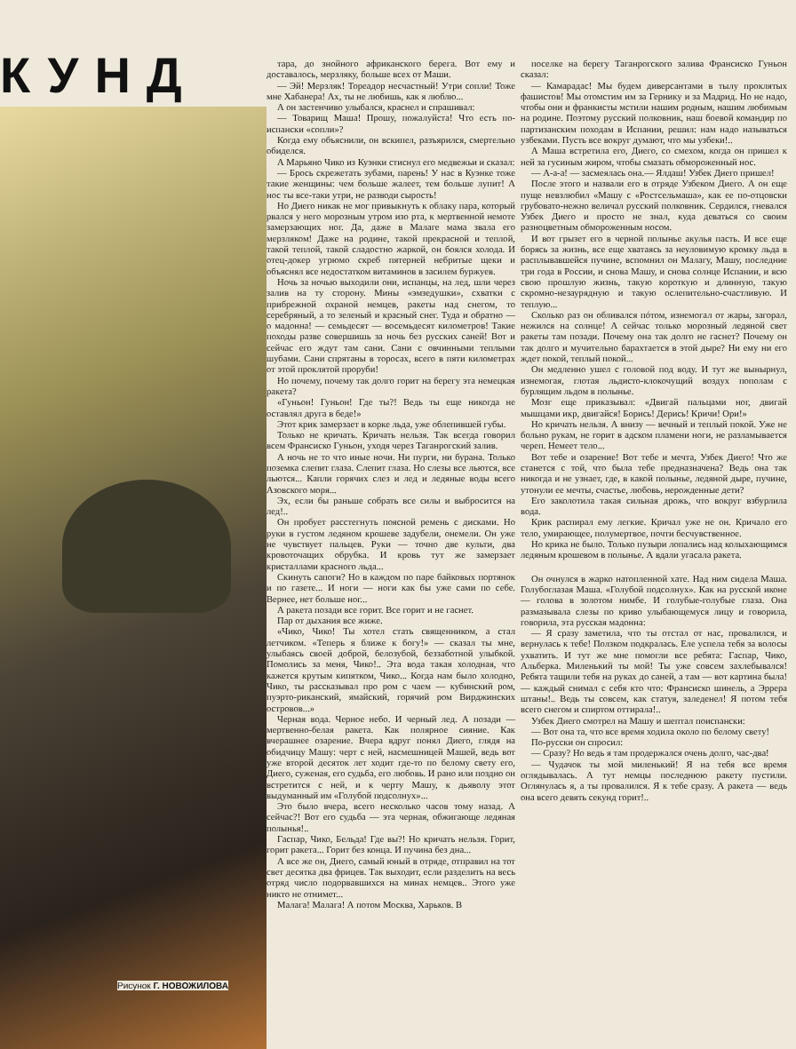КУНД
Рисунок Г. НОВОЖИЛОВА
тара, до знойного африканского берега. Вот ему и доставалось, мерзляку, больше всех от Маши.
— Эй! Мерзляк! Тореадор несчастный! Утри сопли! Тоже мне Хабанера! Ах, ты не любишь, как я люблю...
А он застенчиво улыбался, краснел и спрашивал:
— Товарищ Маша! Прошу, пожалуйста! Что есть по-испански «сопли»?
Когда ему объяснили, он вскипел, разъярился, смертельно обиделся.
А Марьяно Чико из Куэнки стиснул его медвежьи и сказал:
— Брось скрежетать зубами, парень! У нас в Куэнке тоже такие женщины: чем больше жалеет, тем больше лупит! А нос ты все-таки утри, не разводи сырость!
Но Диего никак не мог привыкнуть к облаку пара, который рвался у него морозным утром изо рта, к мертвенной немоте замерзающих ног. Да, даже в Малаге мама звала его мерзляком! Даже на родине, такой прекрасной и теплой, такой теплой, такой сладостно жаркой, он боялся холода. И отец-докер угрюмо скреб пятерней небритые щеки и объяснял все недостатком витаминов в засилем буржуев.
Ночь за ночью выходили они, испанцы, на лед, шли через залив на ту сторону. Мины «эмзедушки», схватки с прибрежной охраной немцев, ракеты над снегом, то серебряный, а то зеленый и красный снег. Туда и обратно — о мадонна! — семьдесят — восемьдесят километров! Такие походы разве совершишь за ночь без русских саней! Вот и сейчас его ждут там сани. Сани с овчинными теплыми шубами. Сани спрятаны в торосах, всего в пяти километрах от этой проклятой проруби!
Но почему, почему так долго горит на берегу эта немецкая ракета?
«Гуньон! Гуньон! Где ты?! Ведь ты еще никогда не оставлял друга в беде!»
Этот крик замерзает в корке льда, уже облепившей губы.
Только не кричать. Кричать нельзя. Так всегда говорил всем Франсиско Гуньон, уходя через Таганрогский залив.
А ночь не то что иные ночи. Ни пурги, ни бурана. Только поземка слепит глаза. Слепит глаза. Но слезы все льются, все льются... Капли горячих слез и лед и ледяные воды всего Азовского моря...
Эх, если бы раньше собрать все силы и выбросится на лед!..
Он пробует расстегнуть поясной ремень с дисками. Но руки в густом ледяном крошеве задубели, онемели. Он уже не чувствует пальцев. Руки — точно две культи, два кровоточащих обрубка. И кровь тут же замерзает кристаллами красного льда...
Скинуть сапоги? Но в каждом по паре байковых портянок и по газете... И ноги — ноги как бы уже сами по себе. Вернее, нет больше ног...
А ракета позади все горит. Все горит и не гаснет.
Пар от дыхания все жиже.
«Чико, Чико! Ты хотел стать священником, а стал летчиком. «Теперь я ближе к богу!» — сказал ты мне, улыбаясь своей доброй, белозубой, беззаботной улыбкой. Помолись за меня, Чико!.. Эта вода такая холодная, что кажется крутым кипятком, Чико... Когда нам было холодно, Чико, ты рассказывал про ром с чаем — кубинский ром, пуэрто-риканский, ямайский, горячий ром Вирджинских островов...»
Черная вода. Черное небо. И черный лед. А позади — мертвенно-белая ракета. Как полярное сияние. Как вчерашнее озарение. Вчера вдруг понял Диего, глядя на обидчицу Машу: черт с ней, насмешницей Машей, ведь вот уже второй десяток лет ходит где-то по белому свету его, Диего, суженая, его судьба, его любовь. И рано или поздно он встретится с ней, и к черту Машу, к дьяволу этот выдуманный им «Голубой подсолнух»...
Это было вчера, всего несколько часов тому назад. А сейчас?! Вот его судьба — эта черная, обжигающе ледяная полынья!..
Гаспар, Чико, Бельда! Где вы?! Но кричать нельзя. Горит, горит ракета... Горит без конца. И пучина без дна...
А все же он, Диего, самый юный в отряде, отправил на тот свет десятка два фрицев. Так выходит, если разделить на весь отряд число подорвавшихся на минах немцев.. Этого уже никто не отнимет...
Малага! Малага! А потом Москва, Харьков. В
поселке на берегу Таганрогского залива Франсиско Гуньон сказал:
— Камарадас! Мы будем диверсантами в тылу проклятых фашистов! Мы отомстим им за Гернику и за Мадрид. Но не надо, чтобы они и франкисты мстили нашим родным, нашим любимым на родине. Поэтому русский полковник, наш боевой командир по партизанским походам в Испании, решил: нам надо называться узбеками. Пусть все вокруг думают, что мы узбеки!..
А Маша встретила его, Диего, со смехом, когда он пришел к ней за гусиным жиром, чтобы смазать обмороженный нос.
— А-а-а! — засмеялась она.— Ялдаш! Узбек Диего пришел!
После этого и назвали его в отряде Узбеком Диего. А он еще пуще невзлюбил «Машу с «Ростсельмаша», как ее по-отцовски грубовато-нежно величал русский полковник. Сердился, гневался Узбек Диего и просто не знал, куда деваться со своим разноцветным обмороженным носом.
И вот грызет его в черной полынье акулья пасть. И все еще борясь за жизнь, все еще хватаясь за неуловимую кромку льда в расплывавшейся пучине, вспомнил он Малагу, Машу, последние три года в России, и снова Машу, и снова солнце Испании, и всю свою прошлую жизнь, такую короткую и длинную, такую скромно-незаурядную и такую ослепительно-счастливую. И теплую...
Сколько раз он обливался пóтом, изнемогал от жары, загорал, нежился на солнце! А сейчас только морозный ледяной свет ракеты там позади. Почему она так долго не гаснет? Почему он так долго и мучительно барахтается в этой дыре? Ни ему ни его ждет покой, теплый покой...
Он медленно ушел с головой под воду. И тут же вынырнул, изнемогая, глотая льдисто-клокочущий воздух пополам с бурлящим льдом в полынье.
Мозг еще приказывал: «Двигай пальцами ног, двигай мышцами икр, двигайся! Борись! Дерись! Кричи! Ори!»
Но кричать нельзя. А внизу — вечный и теплый покой. Уже не больно рукам, не горит в адском пламени ноги, не разламывается череп. Немеет тело...
Вот тебе и озарение! Вот тебе и мечта, Узбек Диего! Что же станется с той, что была тебе предназначена? Ведь она так никогда и не узнает, где, в какой полынье, ледяной дыре, пучине, утонули ее мечты, счастье, любовь, нерожденные дети?
Его заколотила такая сильная дрожь, что вокруг взбурлила вода.
Крик распирал ему легкие. Кричал уже не он. Кричало его тело, умирающее, полумертвое, почти бесчувственное.
Но крика не было. Только пузыри лопались над колыхающимся ледяным крошевом в полынье. А вдали угасала ракета.
Он очнулся в жарко натопленной хате. Над ним сидела Маша. Голубоглазая Маша. «Голубой подсолнух». Как на русской иконе — голова в золотом нимбе. И голубые-голубые глаза. Она размазывала слезы по криво улыбающемуся лицу и говорила, говорила, эта русская мадонна:
— Я сразу заметила, что ты отстал от нас, провалился, и вернулась к тебе! Ползком подкралась. Еле успела тебя за волосы ухватить. И тут же мне помогли все ребята: Гаспар, Чико, Альберка. Миленький ты мой! Ты уже совсем захлебывался! Ребята тащили тебя на руках до саней, а там — вот картина была! — каждый снимал с себя кто что: Франсиско шинель, а Эррера штаны!.. Ведь ты совсем, как статуя, заледенел! Я потом тебя всего снегом и спиртом оттирала!..
Узбек Диего смотрел на Машу и шептал поиспански:
— Вот она та, что все время ходила около по белому свету!
По-русски он спросил:
— Сразу? Но ведь я там продержался очень долго, час-два!
— Чудачок ты мой миленький! Я на тебя все время оглядывалась. А тут немцы последнюю ракету пустили. Оглянулась я, а ты провалился. Я к тебе сразу. А ракета — ведь она всего девять секунд горит!..